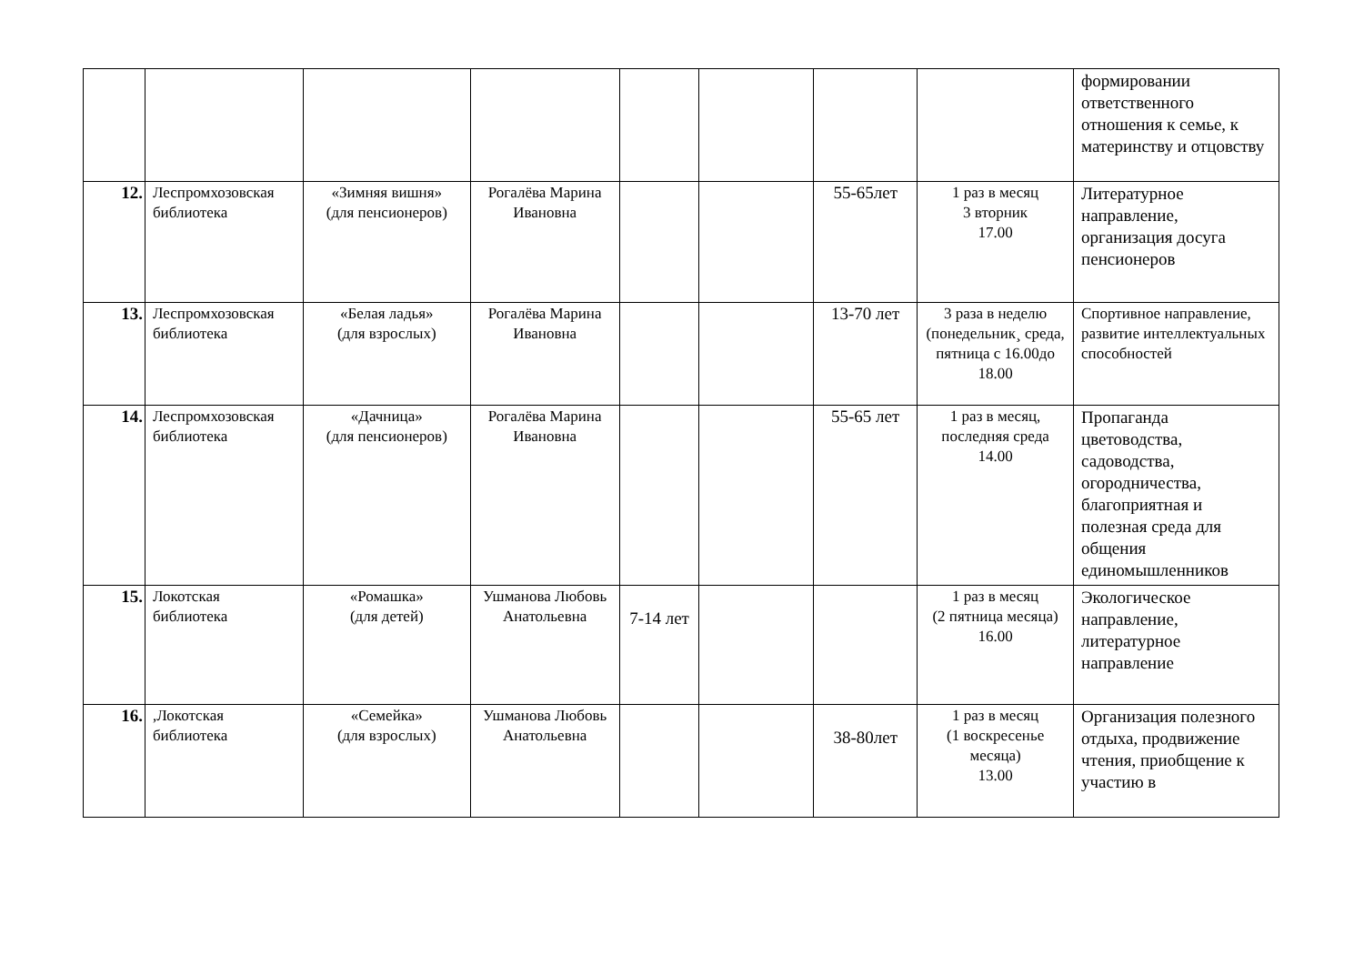| | | | | | | | | формировании ответственного отношения к семье, к материнству и отцовству |
| 12. | Леспромхозовская библиотека | «Зимняя вишня» (для пенсионеров) | Рогалёва Марина Ивановна | | | 55-65лет | 1 раз в месяц 3 вторник 17.00 | Литературное направление, организация досуга пенсионеров |
| 13. | Леспромхозовская библиотека | «Белая ладья» (для взрослых) | Рогалёва Марина Ивановна | | | 13-70 лет | 3 раза в неделю (понедельник¸ среда, пятница с 16.00до 18.00 | Спортивное направление, развитие интеллектуальных способностей |
| 14. | Леспромхозовская библиотека | «Дачница» (для пенсионеров) | Рогалёва Марина Ивановна | | | 55-65 лет | 1 раз в месяц, последняя среда 14.00 | Пропаганда цветоводства, садоводства, огородничества, благоприятная и полезная среда для общения единомышленников |
| 15. | Локотская библиотека | «Ромашка» (для детей) | Ушманова Любовь Анатольевна | 7-14 лет | | | 1 раз в месяц (2 пятница месяца) 16.00 | Экологическое направление, литературное направление |
| 16. | ,Локотская библиотека | «Семейка» (для взрослых) | Ушманова Любовь Анатольевна | | | 38-80лет | 1 раз в месяц (1 воскресенье месяца) 13.00 | Организация полезного отдыха, продвижение чтения, приобщение к участию в |